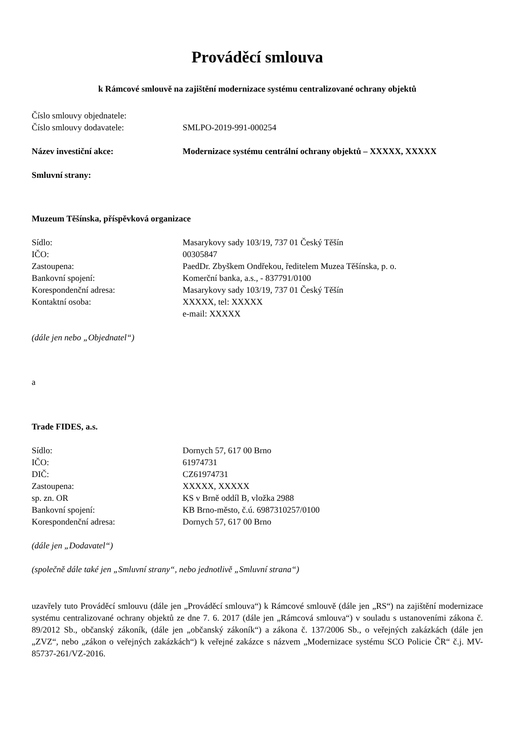Prováděcí smlouva
k Rámcové smlouvě na zajištění modernizace systému centralizované ochrany objektů
Číslo smlouvy objednatele:
Číslo smlouvy dodavatele: SMLPO-2019-991-000254
Název investiční akce: Modernizace systému centrální ochrany objektů – XXXXX, XXXXX
Smluvní strany:
Muzeum Těšínska, příspěvková organizace
Sídlo: Masarykovy sady 103/19, 737 01 Český Těšín
IČO: 00305847
Zastoupena: PaedDr. Zbyškem Ondřekou, ředitelem Muzea Těšínska, p. o.
Bankovní spojení: Komerční banka, a.s., - 837791/0100
Korespondenční adresa: Masarykovy sady 103/19, 737 01 Český Těšín
Kontaktní osoba: XXXXX, tel: XXXXX
e-mail: XXXXX
(dále jen nebo „Objednatel“)
a
Trade FIDES, a.s.
Sídlo: Dornych 57, 617 00 Brno
IČO: 61974731
DIČ: CZ61974731
Zastoupena: XXXXX, XXXXX
sp. zn. OR KS v Brně oddíl B, vložka 2988
Bankovní spojení: KB Brno-město, č.ú. 6987310257/0100
Korespondenční adresa: Dornych 57, 617 00 Brno
(dále jen „Dodavatel“)
(společně dále také jen „Smluvní strany“, nebo jednotlivě „Smluvní strana“)
uzavřely tuto Prováděcí smlouvu (dále jen „Prováděcí smlouva“) k Rámcové smlouvě (dále jen „RS“) na zajištění modernizace systému centralizované ochrany objektů ze dne 7. 6. 2017 (dále jen „Rámcová smlouva“) v souladu s ustanoveními zákona č. 89/2012 Sb., občanský zákoník, (dále jen „občanský zákoník“) a zákona č. 137/2006 Sb., o veřejných zakázkách (dále jen „ZVZ“, nebo „zákon o veřejných zakázkách“) k veřejné zakázce s názvem „Modernizace systému SCO Policie ČR“ č.j. MV-85737-261/VZ-2016.